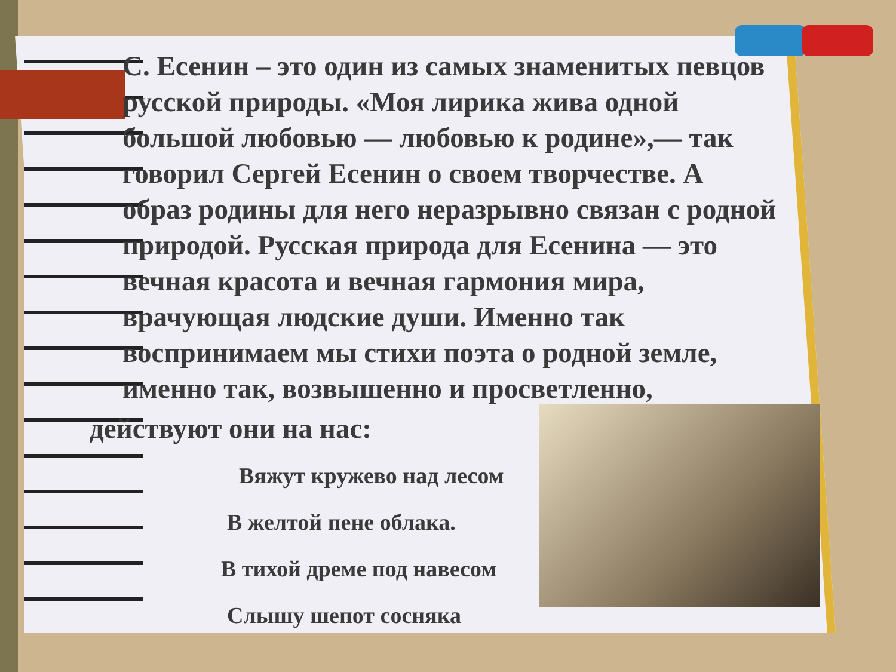С. Есенин – это один из самых знаменитых певцов русской природы. «Моя лирика жива одной большой любовью — любовью к родине»,— так говорил Сергей Есенин о своем творчестве. А образ родины для него неразрывно связан с родной природой. Русская природа для Есенина — это вечная красота и вечная гармония мира, врачующая людские души. Именно так воспринимаем мы стихи поэта о родной земле, именно так, возвышенно и просветленно,
действуют они на нас:
Вяжут кружево над лесом
В желтой пене облака.
В тихой дреме под навесом
Слышу шепот сосняка